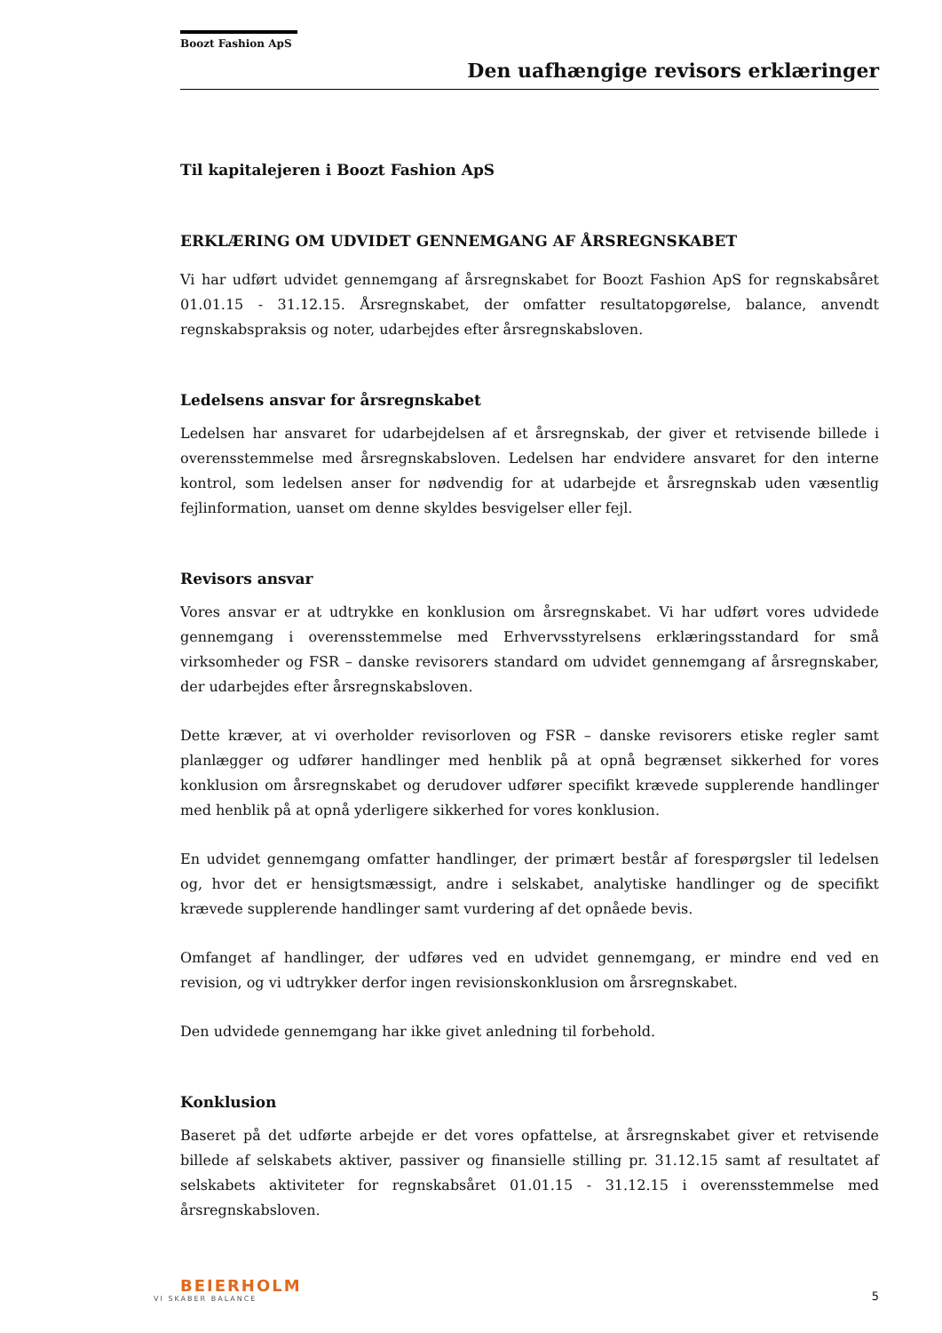Boozt Fashion ApS
Den uafhængige revisors erklæringer
Til kapitalejeren i Boozt Fashion ApS
ERKLÆRING OM UDVIDET GENNEMGANG AF ÅRSREGNSKABET
Vi har udført udvidet gennemgang af årsregnskabet for Boozt Fashion ApS for regnskabsåret 01.01.15 - 31.12.15. Årsregnskabet, der omfatter resultatopgørelse, balance, anvendt regnskabspraksis og noter, udarbejdes efter årsregnskabsloven.
Ledelsens ansvar for årsregnskabet
Ledelsen har ansvaret for udarbejdelsen af et årsregnskab, der giver et retvisende billede i overensstemmelse med årsregnskabsloven. Ledelsen har endvidere ansvaret for den interne kontrol, som ledelsen anser for nødvendig for at udarbejde et årsregnskab uden væsentlig fejlinformation, uanset om denne skyldes besvigelser eller fejl.
Revisors ansvar
Vores ansvar er at udtrykke en konklusion om årsregnskabet. Vi har udført vores udvidede gennemgang i overensstemmelse med Erhvervsstyrelsens erklæringsstandard for små virksomheder og FSR – danske revisorers standard om udvidet gennemgang af årsregnskaber, der udarbejdes efter årsregnskabsloven.
Dette kræver, at vi overholder revisorloven og FSR – danske revisorers etiske regler samt planlægger og udfører handlinger med henblik på at opnå begrænset sikkerhed for vores konklusion om årsregnskabet og derudover udfører specifikt krævede supplerende handlinger med henblik på at opnå yderligere sikkerhed for vores konklusion.
En udvidet gennemgang omfatter handlinger, der primært består af forespørgsler til ledelsen og, hvor det er hensigtsmæssigt, andre i selskabet, analytiske handlinger og de specifikt krævede supplerende handlinger samt vurdering af det opnåede bevis.
Omfanget af handlinger, der udføres ved en udvidet gennemgang, er mindre end ved en revision, og vi udtrykker derfor ingen revisionskonklusion om årsregnskabet.
Den udvidede gennemgang har ikke givet anledning til forbehold.
Konklusion
Baseret på det udførte arbejde er det vores opfattelse, at årsregnskabet giver et retvisende billede af selskabets aktiver, passiver og finansielle stilling pr. 31.12.15 samt af resultatet af selskabets aktiviteter for regnskabsåret 01.01.15 - 31.12.15 i overensstemmelse med årsregnskabsloven.
BEIERHOLM
VI SKABER BALANCE
5